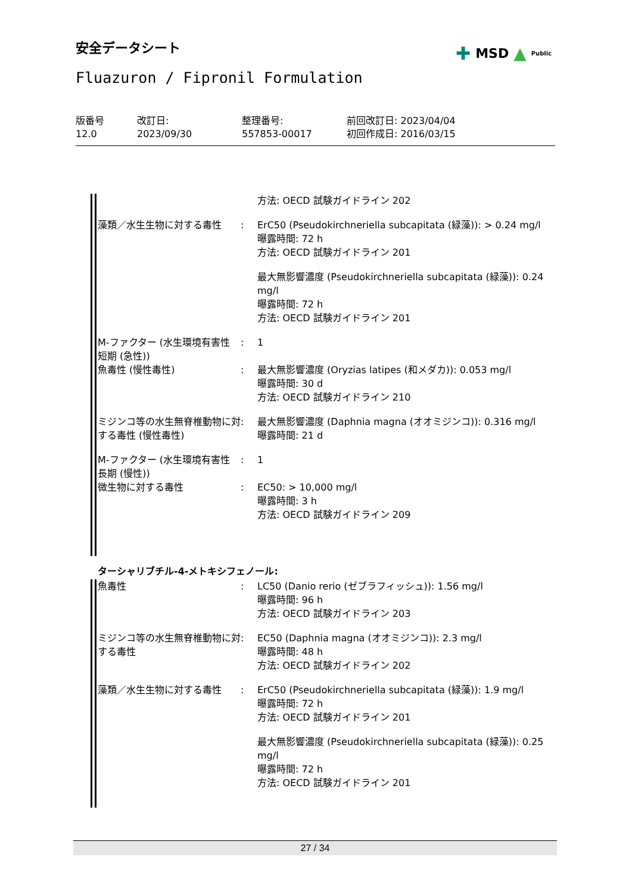安全データシート ✚ MSD ▲ Public
Fluazuron / Fipronil Formulation
| 版番号 12.0 | 改訂日: 2023/09/30 | 整理番号: 557853-00017 | 前回改訂日: 2023/04/04 初回作成日: 2016/03/15 |
| | | 方法: OECD 試験ガイドライン 202 |
| 藻類／水生生物に対する毒性 | : | ErC50 (Pseudokirchneriella subcapitata (緑藻)): > 0.24 mg/l 曝露時間: 72 h 方法: OECD 試験ガイドライン 201 |
| | | 最大無影響濃度 (Pseudokirchneriella subcapitata (緑藻)): 0.24 mg/l 曝露時間: 72 h 方法: OECD 試験ガイドライン 201 |
| M-ファクター (水生環境有害性 短期 (急性)) | : | 1 |
| 魚毒性 (慢性毒性) | : | 最大無影響濃度 (Oryzias latipes (和メダカ)): 0.053 mg/l 曝露時間: 30 d 方法: OECD 試験ガイドライン 210 |
| ミジンコ等の水生無脊椎動物に対する毒性 (慢性毒性) | : | 最大無影響濃度 (Daphnia magna (オオミジンコ)): 0.316 mg/l 曝露時間: 21 d |
| M-ファクター (水生環境有害性 長期 (慢性)) | : | 1 |
| 微生物に対する毒性 | : | EC50: > 10,000 mg/l 曝露時間: 3 h 方法: OECD 試験ガイドライン 209 |
ターシャリブチル-4-メトキシフェノール:
| 魚毒性 | : | LC50 (Danio rerio (ゼブラフィッシュ)): 1.56 mg/l 曝露時間: 96 h 方法: OECD 試験ガイドライン 203 |
| ミジンコ等の水生無脊椎動物に対する毒性 | : | EC50 (Daphnia magna (オオミジンコ)): 2.3 mg/l 曝露時間: 48 h 方法: OECD 試験ガイドライン 202 |
| 藻類／水生生物に対する毒性 | : | ErC50 (Pseudokirchneriella subcapitata (緑藻)): 1.9 mg/l 曝露時間: 72 h 方法: OECD 試験ガイドライン 201 |
| | | 最大無影響濃度 (Pseudokirchneriella subcapitata (緑藻)): 0.25 mg/l 曝露時間: 72 h 方法: OECD 試験ガイドライン 201 |
27 / 34